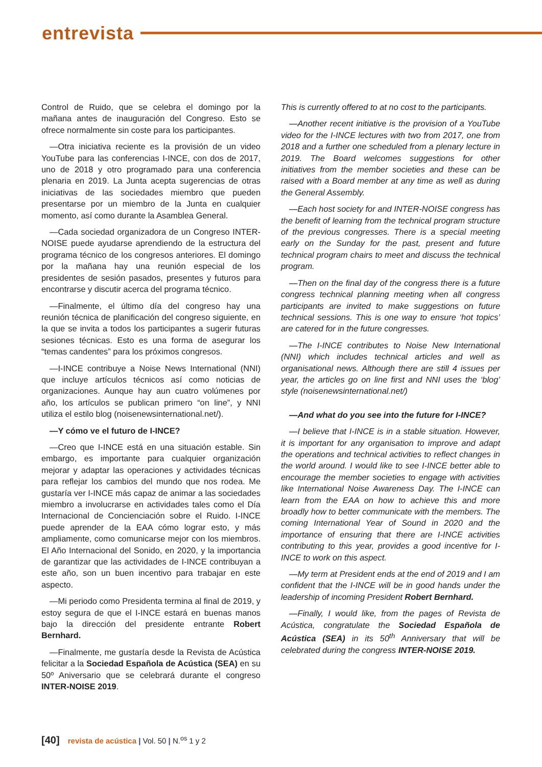entrevista
Control de Ruido, que se celebra el domingo por la mañana antes de inauguración del Congreso. Esto se ofrece normalmente sin coste para los participantes.
—Otra iniciativa reciente es la provisión de un video YouTube para las conferencias I-INCE, con dos de 2017, uno de 2018 y otro programado para una conferencia plenaria en 2019. La Junta acepta sugerencias de otras iniciativas de las sociedades miembro que pueden presentarse por un miembro de la Junta en cualquier momento, así como durante la Asamblea General.
—Cada sociedad organizadora de un Congreso INTER-NOISE puede ayudarse aprendiendo de la estructura del programa técnico de los congresos anteriores. El domingo por la mañana hay una reunión especial de los presidentes de sesión pasados, presentes y futuros para encontrarse y discutir acerca del programa técnico.
—Finalmente, el último día del congreso hay una reunión técnica de planificación del congreso siguiente, en la que se invita a todos los participantes a sugerir futuras sesiones técnicas. Esto es una forma de asegurar los “temas candentes” para los próximos congresos.
—I-INCE contribuye a Noise News International (NNI) que incluye artículos técnicos así como noticias de organizaciones. Aunque hay aun cuatro volúmenes por año, los artículos se publican primero “on line”, y NNI utiliza el estilo blog (noisenewsinternational.net/).
—Y cómo ve el futuro de I-INCE?
—Creo que I-INCE está en una situación estable. Sin embargo, es importante para cualquier organización mejorar y adaptar las operaciones y actividades técnicas para reflejar los cambios del mundo que nos rodea. Me gustaría ver I-INCE más capaz de animar a las sociedades miembro a involucrarse en actividades tales como el Día Internacional de Concienciación sobre el Ruido. I-INCE puede aprender de la EAA cómo lograr esto, y más ampliamente, como comunicarse mejor con los miembros. El Año Internacional del Sonido, en 2020, y la importancia de garantizar que las actividades de I-INCE contribuyan a este año, son un buen incentivo para trabajar en este aspecto.
—Mi periodo como Presidenta termina al final de 2019, y estoy segura de que el I-INCE estará en buenas manos bajo la dirección del presidente entrante Robert Bernhard.
—Finalmente, me gustaría desde la Revista de Acústica felicitar a la Sociedad Española de Acústica (SEA) en su 50º Aniversario que se celebrará durante el congreso INTER-NOISE 2019.
This is currently offered to at no cost to the participants.
—Another recent initiative is the provision of a YouTube video for the I-INCE lectures with two from 2017, one from 2018 and a further one scheduled from a plenary lecture in 2019. The Board welcomes suggestions for other initiatives from the member societies and these can be raised with a Board member at any time as well as during the General Assembly.
—Each host society for and INTER-NOISE congress has the benefit of learning from the technical program structure of the previous congresses. There is a special meeting early on the Sunday for the past, present and future technical program chairs to meet and discuss the technical program.
—Then on the final day of the congress there is a future congress technical planning meeting when all congress participants are invited to make suggestions on future technical sessions. This is one way to ensure ‘hot topics’ are catered for in the future congresses.
—The I-INCE contributes to Noise New International (NNI) which includes technical articles and well as organisational news. Although there are still 4 issues per year, the articles go on line first and NNI uses the ‘blog’ style (noisenewsinternational.net/)
—And what do you see into the future for I-INCE?
—I believe that I-INCE is in a stable situation. However, it is important for any organisation to improve and adapt the operations and technical activities to reflect changes in the world around. I would like to see I-INCE better able to encourage the member societies to engage with activities like International Noise Awareness Day. The I-INCE can learn from the EAA on how to achieve this and more broadly how to better communicate with the members. The coming International Year of Sound in 2020 and the importance of ensuring that there are I-INCE activities contributing to this year, provides a good incentive for I-INCE to work on this aspect.
—My term at President ends at the end of 2019 and I am confident that the I-INCE will be in good hands under the leadership of incoming President Robert Bernhard.
—Finally, I would like, from the pages of Revista de Acústica, congratulate the Sociedad Española de Acústica (SEA) in its 50<sup>th</sup> Anniversary that will be celebrated during the congress INTER-NOISE 2019.
[40] revista de acústica | Vol. 50 | N.<sup>os</sup> 1 y 2